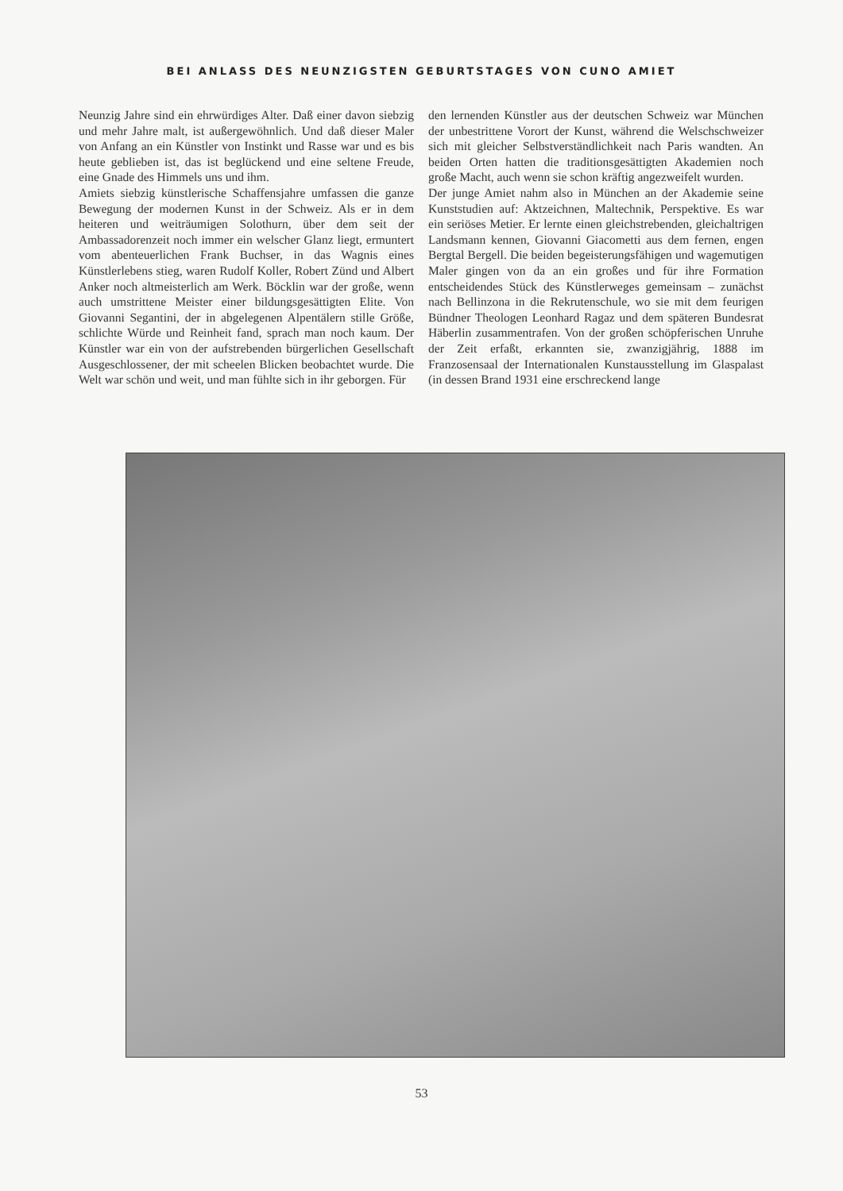BEI ANLASS DES NEUNZIGSTEN GEBURTSTAGES VON CUNO AMIET
Neunzig Jahre sind ein ehrwürdiges Alter. Daß einer davon siebzig und mehr Jahre malt, ist außergewöhnlich. Und daß dieser Maler von Anfang an ein Künstler von Instinkt und Rasse war und es bis heute geblieben ist, das ist beglückend und eine seltene Freude, eine Gnade des Himmels uns und ihm.
Amiets siebzig künstlerische Schaffensjahre umfassen die ganze Bewegung der modernen Kunst in der Schweiz. Als er in dem heiteren und weiträumigen Solothurn, über dem seit der Ambassadorenzeit noch immer ein welscher Glanz liegt, ermuntert vom abenteuerlichen Frank Buchser, in das Wagnis eines Künstlerlebens stieg, waren Rudolf Koller, Robert Zünd und Albert Anker noch altmeisterlich am Werk. Böcklin war der große, wenn auch umstrittene Meister einer bildungsgesättigten Elite. Von Giovanni Segantini, der in abgelegenen Alpentälern stille Größe, schlichte Würde und Reinheit fand, sprach man noch kaum. Der Künstler war ein von der aufstrebenden bürgerlichen Gesellschaft Ausgeschlossener, der mit scheelen Blicken beobachtet wurde. Die Welt war schön und weit, und man fühlte sich in ihr geborgen. Für
den lernenden Künstler aus der deutschen Schweiz war München der unbestrittene Vorort der Kunst, während die Welschschweizer sich mit gleicher Selbstverständlichkeit nach Paris wandten. An beiden Orten hatten die traditionsgesättigten Akademien noch große Macht, auch wenn sie schon kräftig angezweifelt wurden.
Der junge Amiet nahm also in München an der Akademie seine Kunststudien auf: Aktzeichnen, Maltechnik, Perspektive. Es war ein seriöses Metier. Er lernte einen gleichstrebenden, gleichaltrigen Landsmann kennen, Giovanni Giacometti aus dem fernen, engen Bergtal Bergell. Die beiden begeisterungsfähigen und wagemutigen Maler gingen von da an ein großes und für ihre Formation entscheidendes Stück des Künstlerweges gemeinsam – zunächst nach Bellinzona in die Rekrutenschule, wo sie mit dem feurigen Bündner Theologen Leonhard Ragaz und dem späteren Bundesrat Häberlin zusammentrafen. Von der großen schöpferischen Unruhe der Zeit erfaßt, erkannten sie, zwanzigjährig, 1888 im Franzosensaal der Internationalen Kunstausstellung im Glaspalast (in dessen Brand 1931 eine erschreckend lange
53